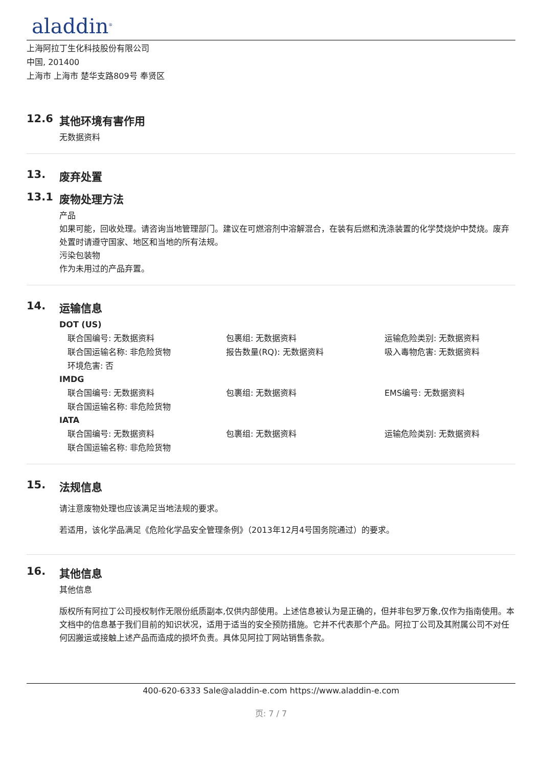aladdin<sup>®</sup>
上海阿拉丁生化科技股份有限公司
中国, 201400
上海市 上海市 楚华支路809号 奉贤区
12.6 其他环境有害作用
无数据资料
13. 废弃处置
13.1 废物处理方法
产品
如果可能，回收处理。请咨询当地管理部门。建议在可燃溶剂中溶解混合，在装有后燃和洗涤装置的化学焚烧炉中焚烧。废弃处置时请遵守国家、地区和当地的所有法规。
污染包装物
作为未用过的产品弃置。
14. 运输信息
DOT (US)
联合国编号: 无数据资料
包裹组: 无数据资料
运输危险类别: 无数据资料
联合国运输名称: 非危险货物
报告数量(RQ): 无数据资料
吸入毒物危害: 无数据资料
环境危害: 否
IMDG
联合国编号: 无数据资料
包裹组: 无数据资料
EMS编号: 无数据资料
联合国运输名称: 非危险货物
IATA
联合国编号: 无数据资料
包裹组: 无数据资料
运输危险类别: 无数据资料
联合国运输名称: 非危险货物
15. 法规信息
请注意废物处理也应该满足当地法规的要求。
若适用，该化学品满足《危险化学品安全管理条例》（2013年12月4号国务院通过）的要求。
16. 其他信息
其他信息
版权所有阿拉丁公司授权制作无限份纸质副本,仅供内部使用。上述信息被认为是正确的，但并非包罗万象,仅作为指南使用。本文档中的信息基于我们目前的知识状况，适用于适当的安全预防措施。它并不代表那个产品。阿拉丁公司及其附属公司不对任何因搬运或接触上述产品而造成的损坏负责。具体见阿拉丁网站销售条款。
400-620-6333 Sale@aladdin-e.com https://www.aladdin-e.com
页: 7 / 7